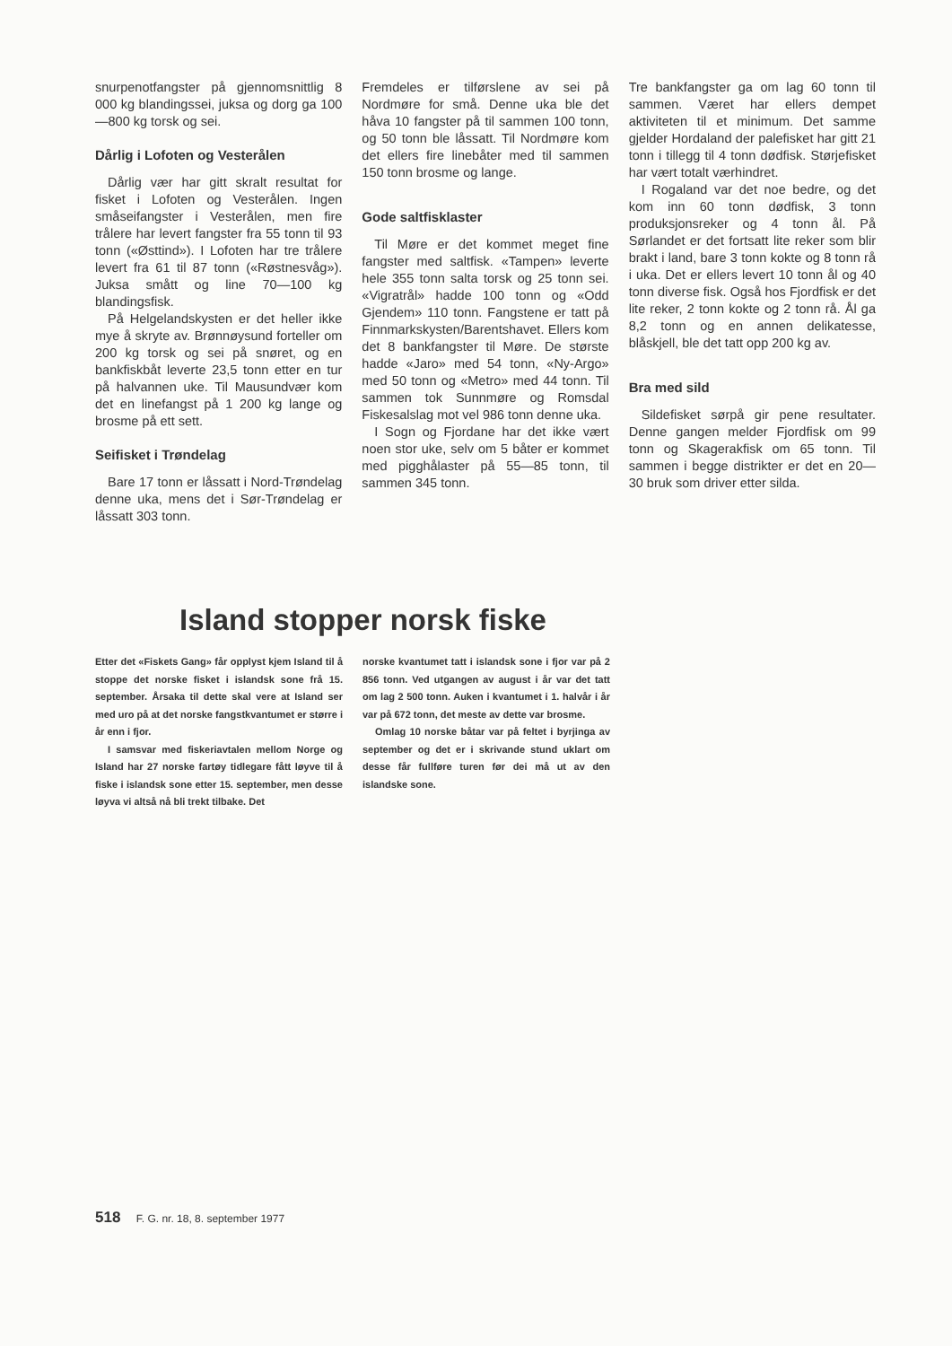snurpenotfangster på gjennomsnittlig 8 000 kg blandingssei, juksa og dorg ga 100—800 kg torsk og sei.
Dårlig i Lofoten og Vesterålen
Dårlig vær har gitt skralt resultat for fisket i Lofoten og Vesterålen. Ingen småseifangster i Vesterålen, men fire trålere har levert fangster fra 55 tonn til 93 tonn («Østtind»). I Lofoten har tre trålere levert fra 61 til 87 tonn («Røstnesvåg»). Juksa smått og line 70—100 kg blandingsfisk.
På Helgelandskysten er det heller ikke mye å skryte av. Brønnøysund forteller om 200 kg torsk og sei på snøret, og en bankfiskbåt leverte 23,5 tonn etter en tur på halvannen uke. Til Mausundvær kom det en linefangst på 1 200 kg lange og brosme på ett sett.
Seifisket i Trøndelag
Bare 17 tonn er låssatt i Nord-Trøndelag denne uka, mens det i Sør-Trøndelag er låssatt 303 tonn.
Fremdeles er tilførslene av sei på Nordmøre for små. Denne uka ble det håva 10 fangster på til sammen 100 tonn, og 50 tonn ble låssatt. Til Nordmøre kom det ellers fire linebåter med til sammen 150 tonn brosme og lange.
Gode saltfisklaster
Til Møre er det kommet meget fine fangster med saltfisk. «Tampen» leverte hele 355 tonn salta torsk og 25 tonn sei. «Vigratrål» hadde 100 tonn og «Odd Gjendem» 110 tonn. Fangstene er tatt på Finnmarkskysten/Barentshavet. Ellers kom det 8 bankfangster til Møre. De største hadde «Jaro» med 54 tonn, «Ny-Argo» med 50 tonn og «Metro» med 44 tonn. Til sammen tok Sunnmøre og Romsdal Fiskesalslag mot vel 986 tonn denne uka.
I Sogn og Fjordane har det ikke vært noen stor uke, selv om 5 båter er kommet med pigghålaster på 55—85 tonn, til sammen 345 tonn.
Tre bankfangster ga om lag 60 tonn til sammen. Været har ellers dempet aktiviteten til et minimum. Det samme gjelder Hordaland der palefisket har gitt 21 tonn i tillegg til 4 tonn dødfisk. Størjefisket har vært totalt værhindret.
I Rogaland var det noe bedre, og det kom inn 60 tonn dødfisk, 3 tonn produksjonsreker og 4 tonn ål. På Sørlandet er det fortsatt lite reker som blir brakt i land, bare 3 tonn kokte og 8 tonn rå i uka. Det er ellers levert 10 tonn ål og 40 tonn diverse fisk. Også hos Fjordfisk er det lite reker, 2 tonn kokte og 2 tonn rå. Ål ga 8,2 tonn og en annen delikatesse, blåskjell, ble det tatt opp 200 kg av.
Bra med sild
Sildefisket sørpå gir pene resultater. Denne gangen melder Fjordfisk om 99 tonn og Skagerakfisk om 65 tonn. Til sammen i begge distrikter er det en 20—30 bruk som driver etter silda.
Island stopper norsk fiske
Etter det «Fiskets Gang» får opplyst kjem Island til å stoppe det norske fisket i islandsk sone frå 15. september. Årsaka til dette skal vere at Island ser med uro på at det norske fangstkvantumet er større i år enn i fjor.
I samsvar med fiskeriavtalen mellom Norge og Island har 27 norske fartøy tidlegare fått løyve til å fiske i islandsk sone etter 15. september, men desse løyva vi altså nå bli trekt tilbake. Det
norske kvantumet tatt i islandsk sone i fjor var på 2 856 tonn. Ved utgangen av august i år var det tatt om lag 2 500 tonn. Auken i kvantumet i 1. halvår i år var på 672 tonn, det meste av dette var brosme.
Omlag 10 norske båtar var på feltet i byrjinga av september og det er i skrivande stund uklart om desse får fullføre turen før dei må ut av den islandske sone.
518 F. G. nr. 18, 8. september 1977